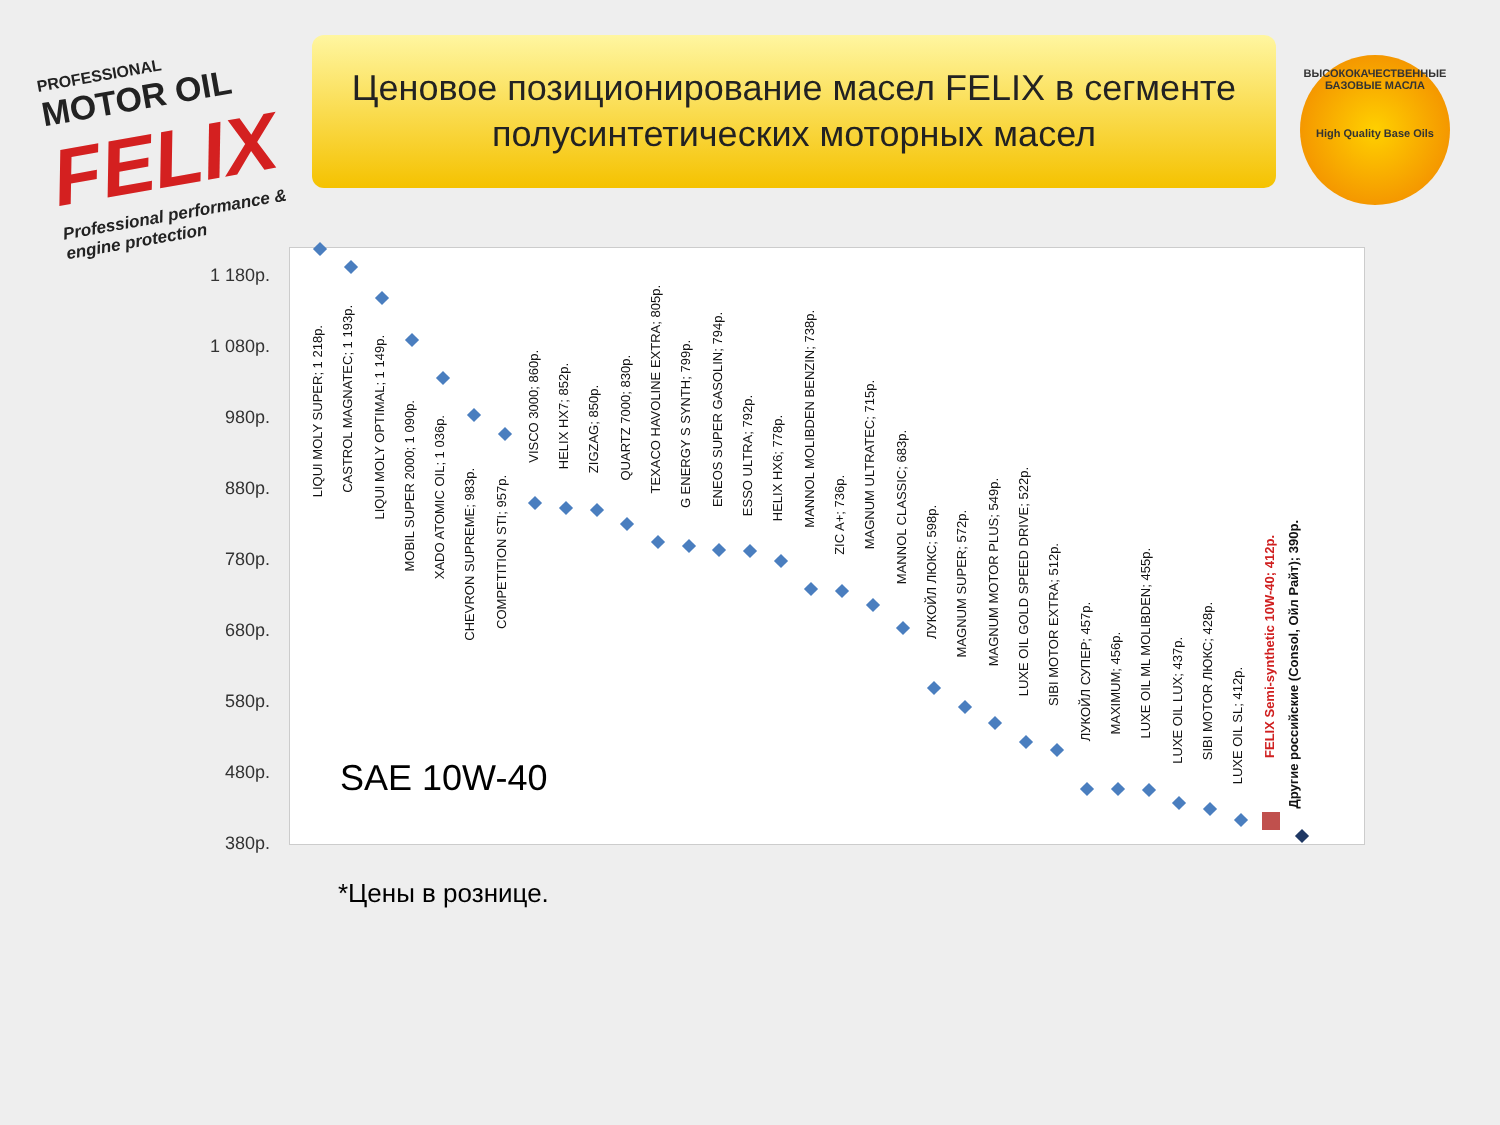PROFESSIONAL
MOTOR OIL
FELIX
Professional performance & engine protection
Ценовое позиционирование масел FELIX в сегменте полусинтетических моторных масел
ВЫСОКОКАЧЕСТВЕННЫЕ БАЗОВЫЕ МАСЛА
High Quality Base Oils
1 180р.
1 080р.
980р.
880р.
780р.
680р.
580р.
480р.
380р.
LIQUI MOLY SUPER; 1 218р.
CASTROL MAGNATEC; 1 193р.
LIQUI MOLY OPTIMAL; 1 149р.
MOBIL SUPER 2000; 1 090р.
XADO ATOMIC OIL; 1 036р.
CHEVRON SUPREME; 983р.
COMPETITION STI; 957р.
VISCO 3000; 860р.
HELIX HX7; 852р.
ZIGZAG; 850р.
QUARTZ 7000; 830р.
TEXACO HAVOLINE EXTRA; 805р.
G ENERGY S SYNTH; 799р.
ENEOS SUPER GASOLIN; 794р.
ESSO ULTRA; 792р.
HELIX HX6; 778р.
MANNOL MOLIBDEN BENZIN; 738р.
ZIC A+; 736р.
MAGNUM ULTRATEC; 715р.
MANNOL CLASSIC; 683р.
ЛУКОЙЛ ЛЮКС; 598р.
MAGNUM SUPER; 572р.
MAGNUM MOTOR PLUS; 549р.
LUXE OIL GOLD SPEED DRIVE; 522р.
SIBI MOTOR EXTRA; 512р.
ЛУКОЙЛ СУПЕР; 457р.
MAXIMUM; 456р.
LUXE OIL ML MOLIBDEN; 455р.
LUXE OIL LUX; 437р.
SIBI MOTOR ЛЮКС; 428р.
LUXE OIL SL; 412р.
FELIX Semi-synthetic 10W-40; 412р.
Другие российские (Consol, Ойл Райт); 390р.
SAE 10W-40
*Цены в рознице.